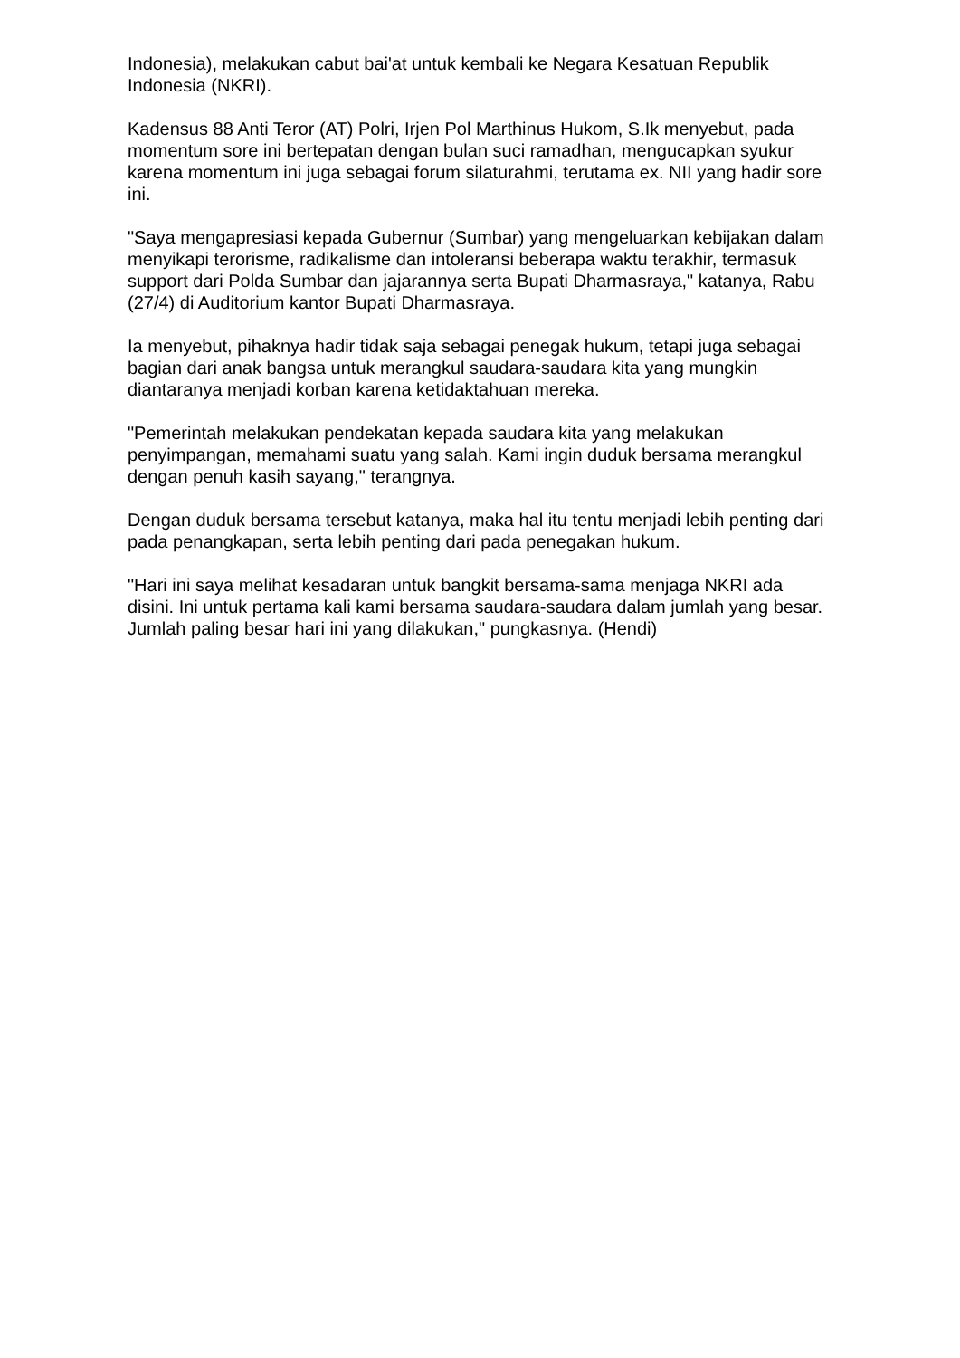Indonesia), melakukan cabut bai'at untuk kembali ke Negara Kesatuan Republik Indonesia (NKRI).
Kadensus 88 Anti Teror (AT) Polri, Irjen Pol Marthinus Hukom, S.Ik menyebut, pada momentum sore ini bertepatan dengan bulan suci ramadhan, mengucapkan syukur karena momentum ini juga sebagai forum silaturahmi, terutama ex. NII yang hadir sore ini.
"Saya mengapresiasi kepada Gubernur (Sumbar) yang mengeluarkan kebijakan dalam menyikapi terorisme, radikalisme dan intoleransi beberapa waktu terakhir, termasuk support dari Polda Sumbar dan jajarannya serta Bupati Dharmasraya," katanya, Rabu (27/4) di Auditorium kantor Bupati Dharmasraya.
Ia menyebut, pihaknya hadir tidak saja sebagai penegak hukum, tetapi juga sebagai bagian dari anak bangsa untuk merangkul saudara-saudara kita yang mungkin diantaranya menjadi korban karena ketidaktahuan mereka.
"Pemerintah melakukan pendekatan kepada saudara kita yang melakukan penyimpangan, memahami suatu yang salah. Kami ingin duduk bersama merangkul dengan penuh kasih sayang," terangnya.
Dengan duduk bersama tersebut katanya, maka hal itu tentu menjadi lebih penting dari pada penangkapan, serta lebih penting dari pada penegakan hukum.
"Hari ini saya melihat kesadaran untuk bangkit bersama-sama menjaga NKRI ada disini. Ini untuk pertama kali kami bersama saudara-saudara dalam jumlah yang besar. Jumlah paling besar hari ini yang dilakukan," pungkasnya. (Hendi)